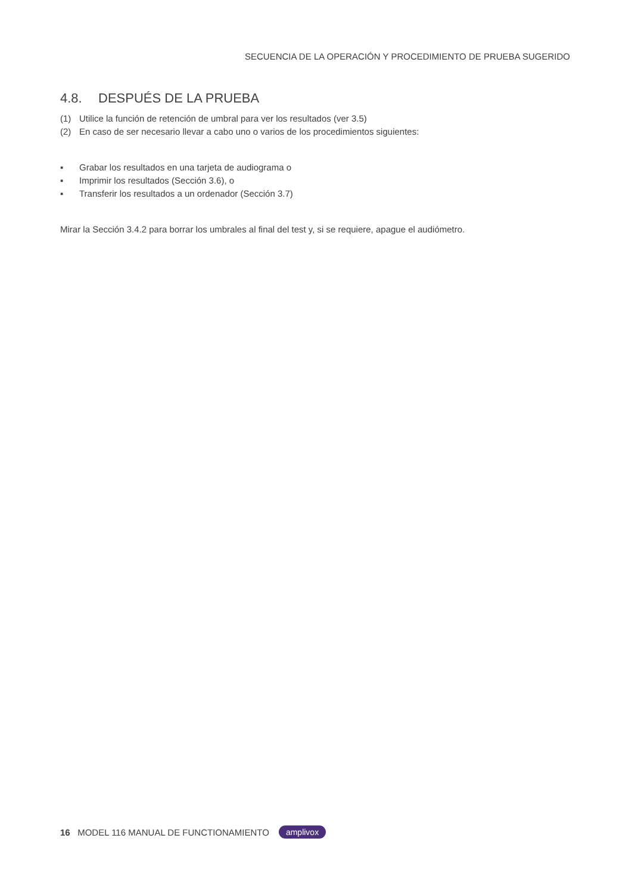SECUENCIA DE LA OPERACIÓN Y PROCEDIMIENTO DE PRUEBA SUGERIDO
4.8. DESPUÉS DE LA PRUEBA
(1) Utilice la función de retención de umbral para ver los resultados (ver 3.5)
(2) En caso de ser necesario llevar a cabo uno o varios de los procedimientos siguientes:
▪ Grabar los resultados en una tarjeta de audiograma o
▪ Imprimir los resultados (Sección 3.6), o
▪ Transferir los resultados a un ordenador (Sección 3.7)
Mirar la Sección 3.4.2 para borrar los umbrales al final del test y, si se requiere, apague el audiómetro.
16 MODEL 116 MANUAL DE FUNCTIONAMIENTO amplivox